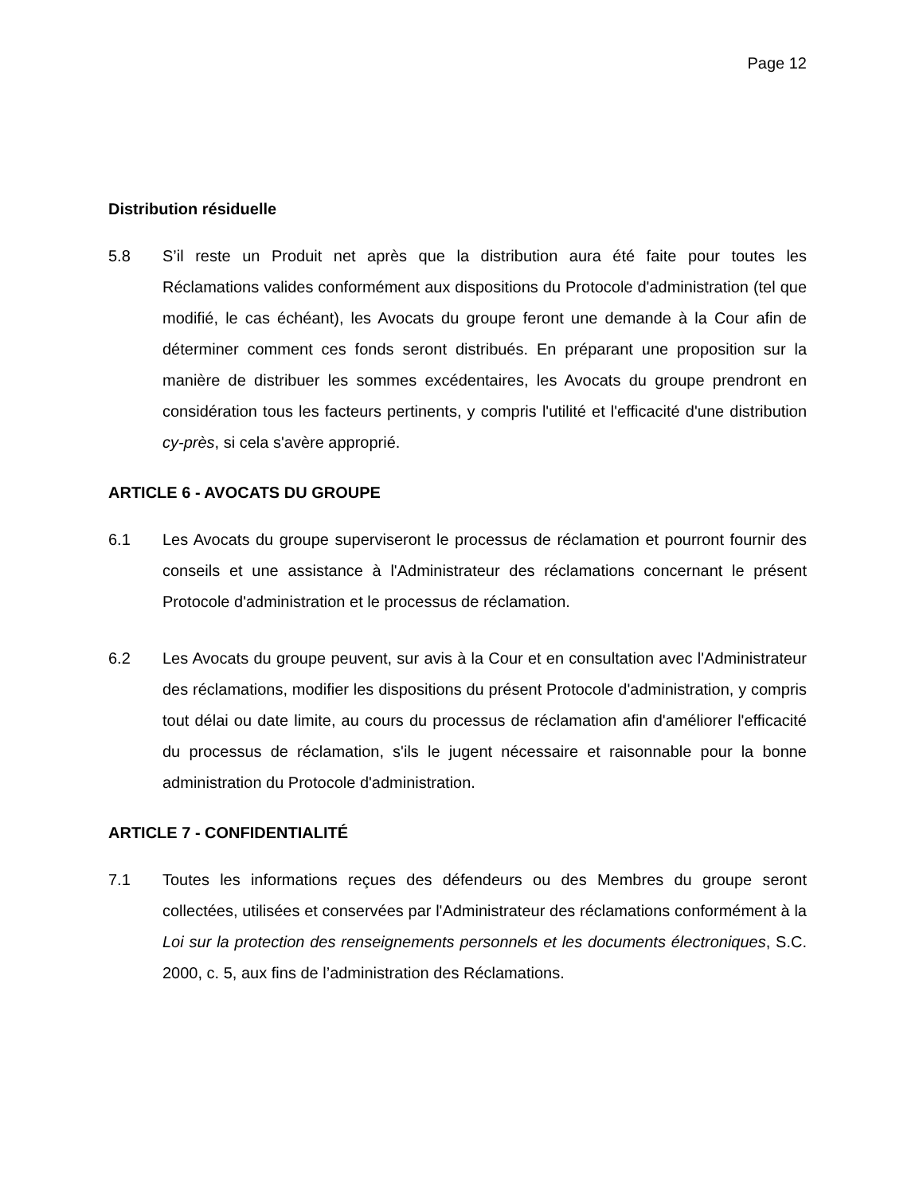Page 12
Distribution résiduelle
5.8 S’il reste un Produit net après que la distribution aura été faite pour toutes les Réclamations valides conformément aux dispositions du Protocole d'administration (tel que modifié, le cas échéant), les Avocats du groupe feront une demande à la Cour afin de déterminer comment ces fonds seront distribués. En préparant une proposition sur la manière de distribuer les sommes excédentaires, les Avocats du groupe prendront en considération tous les facteurs pertinents, y compris l'utilité et l'efficacité d'une distribution cy-près, si cela s'avère approprié.
ARTICLE 6 - AVOCATS DU GROUPE
6.1 Les Avocats du groupe superviseront le processus de réclamation et pourront fournir des conseils et une assistance à l'Administrateur des réclamations concernant le présent Protocole d'administration et le processus de réclamation.
6.2 Les Avocats du groupe peuvent, sur avis à la Cour et en consultation avec l'Administrateur des réclamations, modifier les dispositions du présent Protocole d'administration, y compris tout délai ou date limite, au cours du processus de réclamation afin d'améliorer l'efficacité du processus de réclamation, s'ils le jugent nécessaire et raisonnable pour la bonne administration du Protocole d'administration.
ARTICLE 7 - CONFIDENTIALITÉ
7.1 Toutes les informations reçues des défendeurs ou des Membres du groupe seront collectées, utilisées et conservées par l'Administrateur des réclamations conformément à la Loi sur la protection des renseignements personnels et les documents électroniques, S.C. 2000, c. 5, aux fins de l’administration des Réclamations.